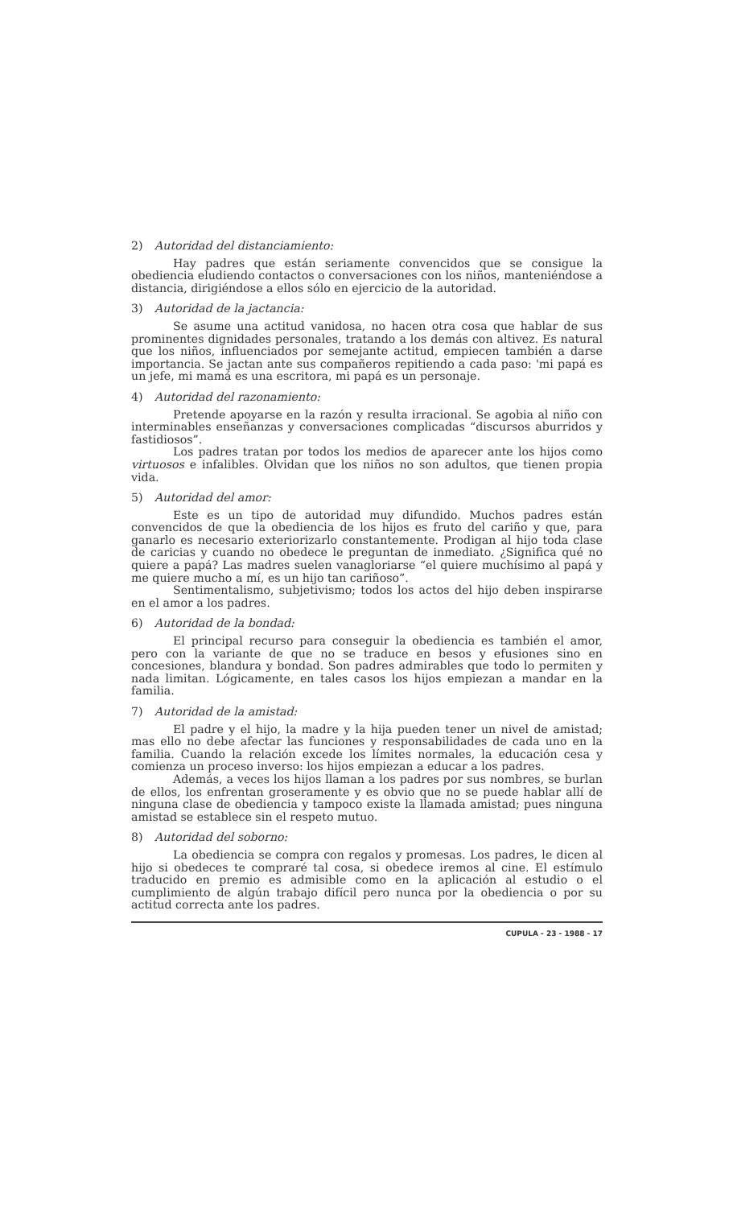2) Autoridad del distanciamiento:
Hay padres que están seriamente convencidos que se consigue la obediencia eludiendo contactos o conversaciones con los niños, manteniéndose a distancia, dirigiéndose a ellos sólo en ejercicio de la autoridad.
3) Autoridad de la jactancia:
Se asume una actitud vanidosa, no hacen otra cosa que hablar de sus prominentes dignidades personales, tratando a los demás con altivez. Es natural que los niños, influenciados por semejante actitud, empiecen también a darse importancia. Se jactan ante sus compañeros repitiendo a cada paso: 'mi papá es un jefe, mi mamá es una escritora, mi papá es un personaje.
4) Autoridad del razonamiento:
Pretende apoyarse en la razón y resulta irracional. Se agobia al niño con interminables enseñanzas y conversaciones complicadas “discursos aburridos y fastidiosos”.
Los padres tratan por todos los medios de aparecer ante los hijos como virtuosos e infalibles. Olvidan que los niños no son adultos, que tienen propia vida.
5) Autoridad del amor:
Este es un tipo de autoridad muy difundido. Muchos padres están convencidos de que la obediencia de los hijos es fruto del cariño y que, para ganarlo es necesario exteriorizarlo constantemente. Prodigan al hijo toda clase de caricias y cuando no obedece le preguntan de inmediato. ¿Significa qué no quiere a papá? Las madres suelen vanagloriarse “el quiere muchísimo al papá y me quiere mucho a mí, es un hijo tan cariñoso”.
Sentimentalismo, subjetivismo; todos los actos del hijo deben inspirarse en el amor a los padres.
6) Autoridad de la bondad:
El principal recurso para conseguir la obediencia es también el amor, pero con la variante de que no se traduce en besos y efusiones sino en concesiones, blandura y bondad. Son padres admirables que todo lo permiten y nada limitan. Lógicamente, en tales casos los hijos empiezan a mandar en la familia.
7) Autoridad de la amistad:
El padre y el hijo, la madre y la hija pueden tener un nivel de amistad; mas ello no debe afectar las funciones y responsabilidades de cada uno en la familia. Cuando la relación excede los límites normales, la educación cesa y comienza un proceso inverso: los hijos empiezan a educar a los padres.
Además, a veces los hijos llaman a los padres por sus nombres, se burlan de ellos, los enfrentan groseramente y es obvio que no se puede hablar allí de ninguna clase de obediencia y tampoco existe la llamada amistad; pues ninguna amistad se establece sin el respeto mutuo.
8) Autoridad del soborno:
La obediencia se compra con regalos y promesas. Los padres, le dicen al hijo si obedeces te compraré tal cosa, si obedece iremos al cine. El estímulo traducido en premio es admisible como en la aplicación al estudio o el cumplimiento de algún trabajo difícil pero nunca por la obediencia o por su actitud correcta ante los padres.
CUPULA - 23 - 1988 - 17